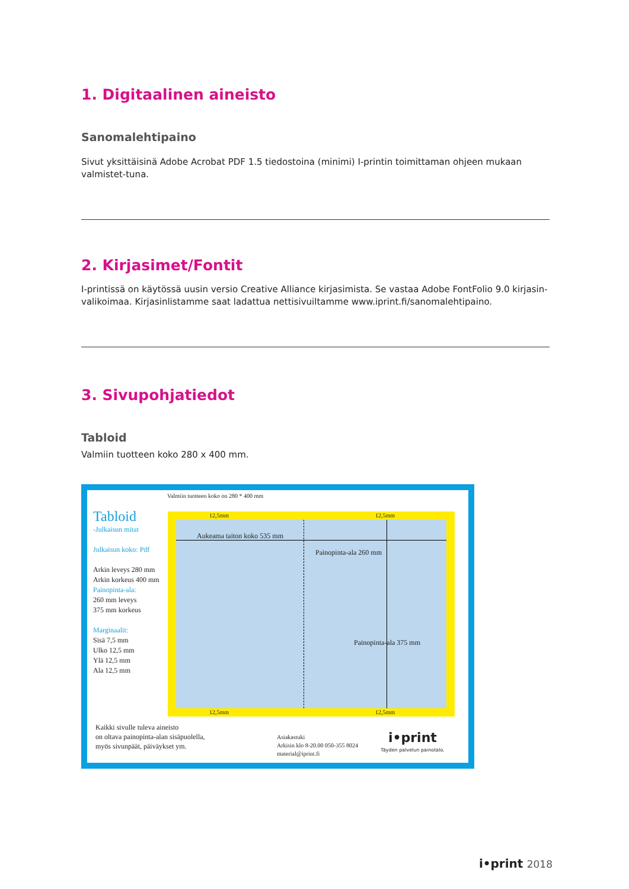1. Digitaalinen aineisto
Sanomalehtipaino
Sivut yksittäisinä Adobe Acrobat PDF 1.5 tiedostoina (minimi) I-printin toimittaman ohjeen mukaan valmistet-tuna.
2. Kirjasimet/Fontit
I-printissä on käytössä uusin versio Creative Alliance kirjasimista. Se vastaa Adobe FontFolio 9.0 kirjasin-valikoimaa. Kirjasinlistamme saat ladattua nettisivuiltamme www.iprint.fi/sanomalehtipaino.
3. Sivupohjatiedot
Tabloid
Valmiin tuotteen koko 280 x 400 mm.
Valmiin tuotteen koko on 280 * 400 mm
Tabloid
-Julkaisun mitat
Julkaisun koko: Pdf
Arkin leveys 280 mm
Arkin korkeus 400 mm
Painopinta-ala:
260 mm leveys
375 mm korkeus
Marginaalit:
Sisä 7,5 mm
Ulko 12,5 mm
Ylä 12,5 mm
Ala 12,5 mm
Aukeama taiton koko 535 mm
Painopinta-ala 260 mm
Painopinta-ala 375 mm
12,5mm 12,5mm
12,5mm 12,5mm
Kaikki sivulle tuleva aineisto
on oltava painopinta-alan sisäpuolella,
myös sivunpäät, päiväykset ym.
Asiakastuki
Arkisin klo 8-20.00 050-355 8024
material@iprint.fi
i•print
Täyden palvelun painotalo.
i•print 2018